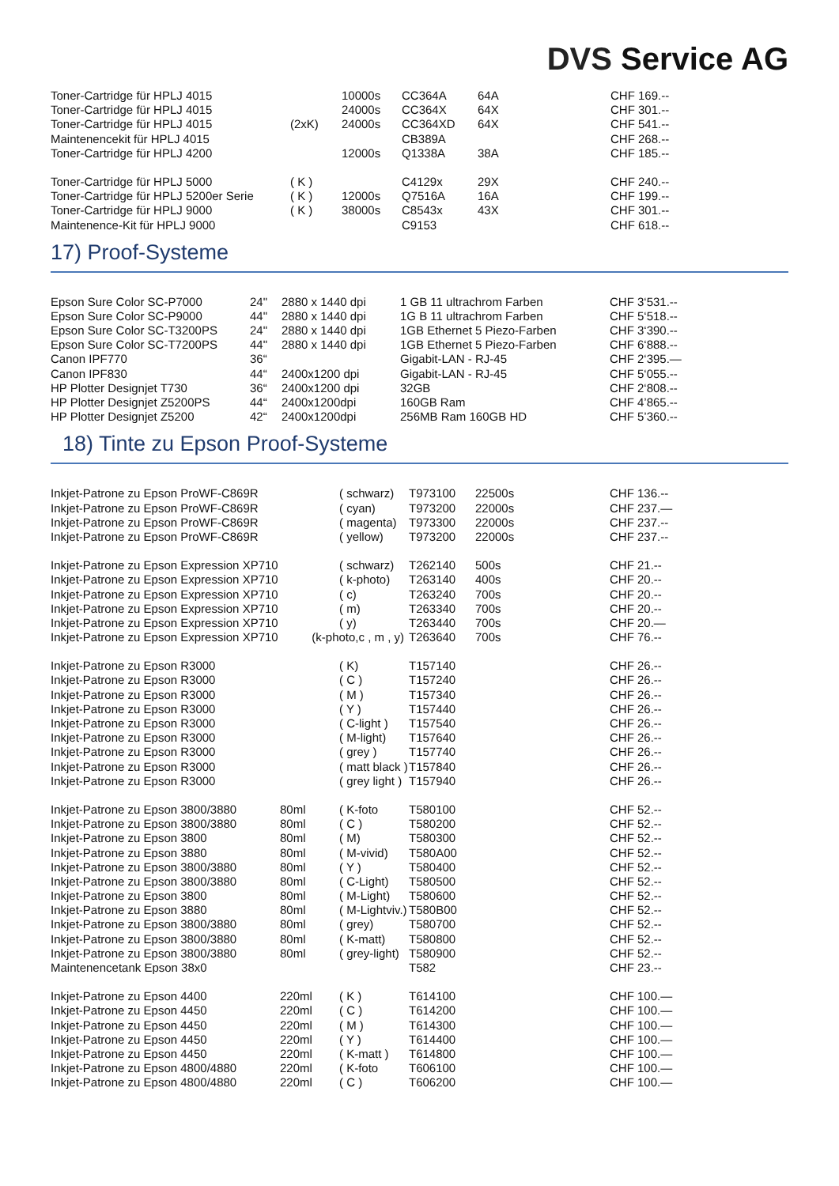DVS Service AG
| Toner-Cartridge für HPLJ 4015 | | 10000s | CC364A | 64A | CHF 169.-- |
| Toner-Cartridge für HPLJ 4015 | | 24000s | CC364X | 64X | CHF 301.-- |
| Toner-Cartridge für HPLJ 4015 | (2xK) | 24000s | CC364XD | 64X | CHF 541.-- |
| Maintenencekit für HPLJ 4015 | | | CB389A | | CHF 268.-- |
| Toner-Cartridge für HPLJ 4200 | | 12000s | Q1338A | 38A | CHF 185.-- |
| Toner-Cartridge für HPLJ 5000 | ( K ) | | C4129x | 29X | CHF 240.-- |
| Toner-Cartridge für HPLJ 5200er Serie | ( K ) | 12000s | Q7516A | 16A | CHF 199.-- |
| Toner-Cartridge für HPLJ 9000 | ( K ) | 38000s | C8543x | 43X | CHF 301.-- |
| Maintenence-Kit für HPLJ 9000 | | | C9153 | | CHF 618.-- |
17) Proof-Systeme
| Epson Sure Color SC-P7000 | 24" | 2880 x 1440 dpi | 1 GB 11 ultrachrom Farben | CHF 3‘531.-- |
| Epson Sure Color SC-P9000 | 44" | 2880 x 1440 dpi | 1G B 11 ultrachrom Farben | CHF 5‘518.-- |
| Epson Sure Color SC-T3200PS | 24" | 2880 x 1440 dpi | 1GB Ethernet 5 Piezo-Farben | CHF 3‘390.-- |
| Epson Sure Color SC-T7200PS | 44" | 2880 x 1440 dpi | 1GB Ethernet 5 Piezo-Farben | CHF 6‘888.-- |
| Canon IPF770 | 36“ | | Gigabit-LAN - RJ-45 | CHF 2‘395.— |
| Canon IPF830 | 44“ | 2400x1200 dpi | Gigabit-LAN - RJ-45 | CHF 5‘055.-- |
| HP Plotter Designjet T730 | 36“ | 2400x1200 dpi | 32GB | CHF 2‘808.-- |
| HP Plotter Designjet Z5200PS | 44“ | 2400x1200dpi | 160GB Ram | CHF 4’865.-- |
| HP Plotter Designjet Z5200 | 42“ | 2400x1200dpi | 256MB Ram 160GB HD | CHF 5’360.-- |
18) Tinte zu Epson Proof-Systeme
| Inkjet-Patrone zu Epson ProWF-C869R | | ( schwarz) | T973100 | 22500s | CHF 136.-- |
| Inkjet-Patrone zu Epson ProWF-C869R | | ( cyan) | T973200 | 22000s | CHF 237.— |
| Inkjet-Patrone zu Epson ProWF-C869R | | ( magenta) | T973300 | 22000s | CHF 237.-- |
| Inkjet-Patrone zu Epson ProWF-C869R | | ( yellow) | T973200 | 22000s | CHF 237.-- |
| Inkjet-Patrone zu Epson Expression XP710 | | ( schwarz) | T262140 | 500s | CHF 21.-- |
| Inkjet-Patrone zu Epson Expression XP710 | | ( k-photo) | T263140 | 400s | CHF 20.-- |
| Inkjet-Patrone zu Epson Expression XP710 | | ( c) | T263240 | 700s | CHF 20.-- |
| Inkjet-Patrone zu Epson Expression XP710 | | ( m) | T263340 | 700s | CHF 20.-- |
| Inkjet-Patrone zu Epson Expression XP710 | | ( y) | T263440 | 700s | CHF 20.— |
| Inkjet-Patrone zu Epson Expression XP710 | (k-photo,c , m , y) | | T263640 | 700s | CHF 76.-- |
| Inkjet-Patrone zu Epson R3000 | | ( K) | T157140 | | CHF 26.-- |
| Inkjet-Patrone zu Epson R3000 | | ( C ) | T157240 | | CHF 26.-- |
| Inkjet-Patrone zu Epson R3000 | | ( M ) | T157340 | | CHF 26.-- |
| Inkjet-Patrone zu Epson R3000 | | ( Y ) | T157440 | | CHF 26.-- |
| Inkjet-Patrone zu Epson R3000 | | ( C-light ) | T157540 | | CHF 26.-- |
| Inkjet-Patrone zu Epson R3000 | | ( M-light) | T157640 | | CHF 26.-- |
| Inkjet-Patrone zu Epson R3000 | | ( grey ) | T157740 | | CHF 26.-- |
| Inkjet-Patrone zu Epson R3000 | | ( matt black ) | T157840 | | CHF 26.-- |
| Inkjet-Patrone zu Epson R3000 | | ( grey light ) | T157940 | | CHF 26.-- |
| Inkjet-Patrone zu Epson 3800/3880 | 80ml | ( K-foto | T580100 | | CHF 52.-- |
| Inkjet-Patrone zu Epson 3800/3880 | 80ml | ( C ) | T580200 | | CHF 52.-- |
| Inkjet-Patrone zu Epson 3800 | 80ml | ( M) | T580300 | | CHF 52.-- |
| Inkjet-Patrone zu Epson 3880 | 80ml | ( M-vivid) | T580A00 | | CHF 52.-- |
| Inkjet-Patrone zu Epson 3800/3880 | 80ml | ( Y ) | T580400 | | CHF 52.-- |
| Inkjet-Patrone zu Epson 3800/3880 | 80ml | ( C-Light) | T580500 | | CHF 52.-- |
| Inkjet-Patrone zu Epson 3800 | 80ml | ( M-Light) | T580600 | | CHF 52.-- |
| Inkjet-Patrone zu Epson 3880 | 80ml | ( M-Lightviv.) | T580B00 | | CHF 52.-- |
| Inkjet-Patrone zu Epson 3800/3880 | 80ml | ( grey) | T580700 | | CHF 52.-- |
| Inkjet-Patrone zu Epson 3800/3880 | 80ml | ( K-matt) | T580800 | | CHF 52.-- |
| Inkjet-Patrone zu Epson 3800/3880 | 80ml | ( grey-light) | T580900 | | CHF 52.-- |
| Maintenencetank Epson 38x0 | | | T582 | | CHF 23.-- |
| Inkjet-Patrone zu Epson 4400 | 220ml | ( K ) | T614100 | | CHF 100.— |
| Inkjet-Patrone zu Epson 4450 | 220ml | ( C ) | T614200 | | CHF 100.— |
| Inkjet-Patrone zu Epson 4450 | 220ml | ( M ) | T614300 | | CHF 100.— |
| Inkjet-Patrone zu Epson 4450 | 220ml | ( Y ) | T614400 | | CHF 100.— |
| Inkjet-Patrone zu Epson 4450 | 220ml | ( K-matt ) | T614800 | | CHF 100.— |
| Inkjet-Patrone zu Epson 4800/4880 | 220ml | ( K-foto | T606100 | | CHF 100.— |
| Inkjet-Patrone zu Epson 4800/4880 | 220ml | ( C ) | T606200 | | CHF 100.— |